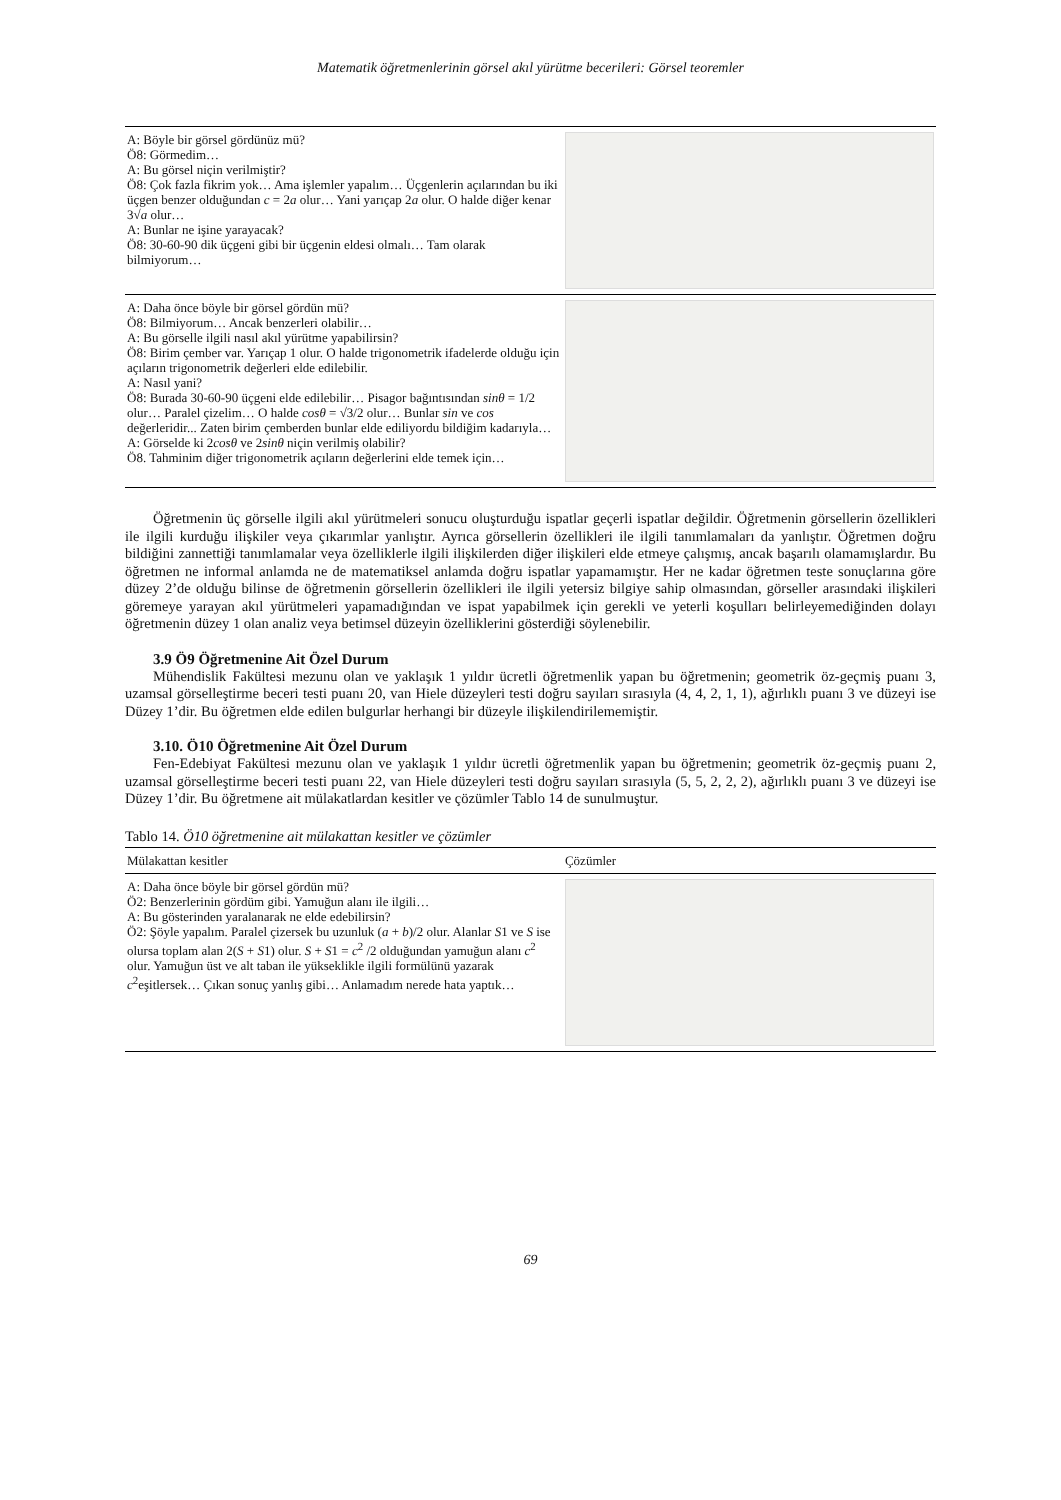Matematik öğretmenlerinin görsel akıl yürütme becerileri: Görsel teoremler
| A: Böyle bir görsel gördünüz mü? Ö8: Görmedim… A: Bu görsel niçin verilmiştir? Ö8: Çok fazla fikrim yok… Ama işlemler yapalım… Üçgenlerin açılarından bu iki üçgen benzer olduğundan c = 2 a olur… Yani yarıçap 2 a olur. O halde diğer kenar 3√ a olur… A: Bunlar ne işine yarayacak? Ö8: 30-60-90 dik üçgeni gibi bir üçgenin eldesi olmalı… Tam olarak bilmiyorum… | |
| A: Daha önce böyle bir görsel gördün mü? Ö8: Bilmiyorum… Ancak benzerleri olabilir… A: Bu görselle ilgili nasıl akıl yürütme yapabilirsin? Ö8: Birim çember var. Yarıçap 1 olur. O halde trigonometrik ifadelerde olduğu için açıların trigonometrik değerleri elde edilebilir. A: Nasıl yani? Ö8: Burada 30-60-90 üçgeni elde edilebilir… Pisagor bağıntısından sinθ = 1/2 olur… Paralel çizelim… O halde cosθ = √3/2 olur… Bunlar sin ve cos değerleridir... Zaten birim çemberden bunlar elde ediliyordu bildiğim kadarıyla… A: Görselde ki 2 cosθ ve 2 sinθ niçin verilmiş olabilir? Ö8. Tahminim diğer trigonometrik açıların değerlerini elde temek için… | |
Öğretmenin üç görselle ilgili akıl yürütmeleri sonucu oluşturduğu ispatlar geçerli ispatlar değildir. Öğretmenin görsellerin özellikleri ile ilgili kurduğu ilişkiler veya çıkarımlar yanlıştır. Ayrıca görsellerin özellikleri ile ilgili tanımlamaları da yanlıştır. Öğretmen doğru bildiğini zannettiği tanımlamalar veya özelliklerle ilgili ilişkilerden diğer ilişkileri elde etmeye çalışmış, ancak başarılı olamamışlardır. Bu öğretmen ne informal anlamda ne de matematiksel anlamda doğru ispatlar yapamamıştır. Her ne kadar öğretmen teste sonuçlarına göre düzey 2’de olduğu bilinse de öğretmenin görsellerin özellikleri ile ilgili yetersiz bilgiye sahip olmasından, görseller arasındaki ilişkileri göremeye yarayan akıl yürütmeleri yapamadığından ve ispat yapabilmek için gerekli ve yeterli koşulları belirleyemediğinden dolayı öğretmenin düzey 1 olan analiz veya betimsel düzeyin özelliklerini gösterdiği söylenebilir.
3.9 Ö9 Öğretmenine Ait Özel Durum
Mühendislik Fakültesi mezunu olan ve yaklaşık 1 yıldır ücretli öğretmenlik yapan bu öğretmenin; geometrik öz-geçmiş puanı 3, uzamsal görselleştirme beceri testi puanı 20, van Hiele düzeyleri testi doğru sayıları sırasıyla (4, 4, 2, 1, 1), ağırlıklı puanı 3 ve düzeyi ise Düzey 1’dir. Bu öğretmen elde edilen bulgurlar herhangi bir düzeyle ilişkilendirilememiştir.
3.10. Ö10 Öğretmenine Ait Özel Durum
Fen-Edebiyat Fakültesi mezunu olan ve yaklaşık 1 yıldır ücretli öğretmenlik yapan bu öğretmenin; geometrik öz-geçmiş puanı 2, uzamsal görselleştirme beceri testi puanı 22, van Hiele düzeyleri testi doğru sayıları sırasıyla (5, 5, 2, 2, 2), ağırlıklı puanı 3 ve düzeyi ise Düzey 1’dir. Bu öğretmene ait mülakatlardan kesitler ve çözümler Tablo 14 de sunulmuştur.
Tablo 14. Ö10 öğretmenine ait mülakattan kesitler ve çözümler
| Mülakattan kesitler | Çözümler |
| --- | --- |
| A: Daha önce böyle bir görsel gördün mü? Ö2: Benzerlerinin gördüm gibi. Yamuğun alanı ile ilgili… A: Bu gösterinden yaralanarak ne elde edebilirsin? Ö2: Şöyle yapalım. Paralel çizersek bu uzunluk ( a + b )/2 olur. Alanlar S 1 ve S ise olursa toplam alan 2( S + S 1) olur. S + S 1 = c<sup>2</sup> /2 olduğundan yamuğun alanı c<sup>2</sup> olur. Yamuğun üst ve alt taban ile yükseklikle ilgili formülünü yazarak c<sup>2</sup>eşitlersek… Çıkan sonuç yanlış gibi… Anlamadım nerede hata yaptık… | |
69